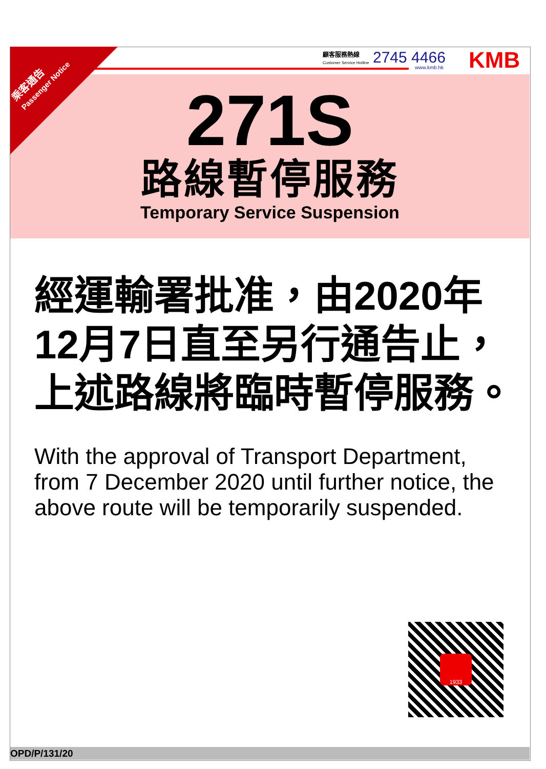顧客服務熱線
Customer Service Hotline
2745 4466
www.kmb.hk KMB
271S
路線暫停服務
Temporary Service Suspension
乘客通告
Passenger Notice
經運輸署批准，由2020年12月7日直至另行通告止，上述路線將臨時暫停服務。
With the approval of Transport Department, from 7 December 2020 until further notice, the above route will be temporarily suspended.
1933
OPD/P/131/20